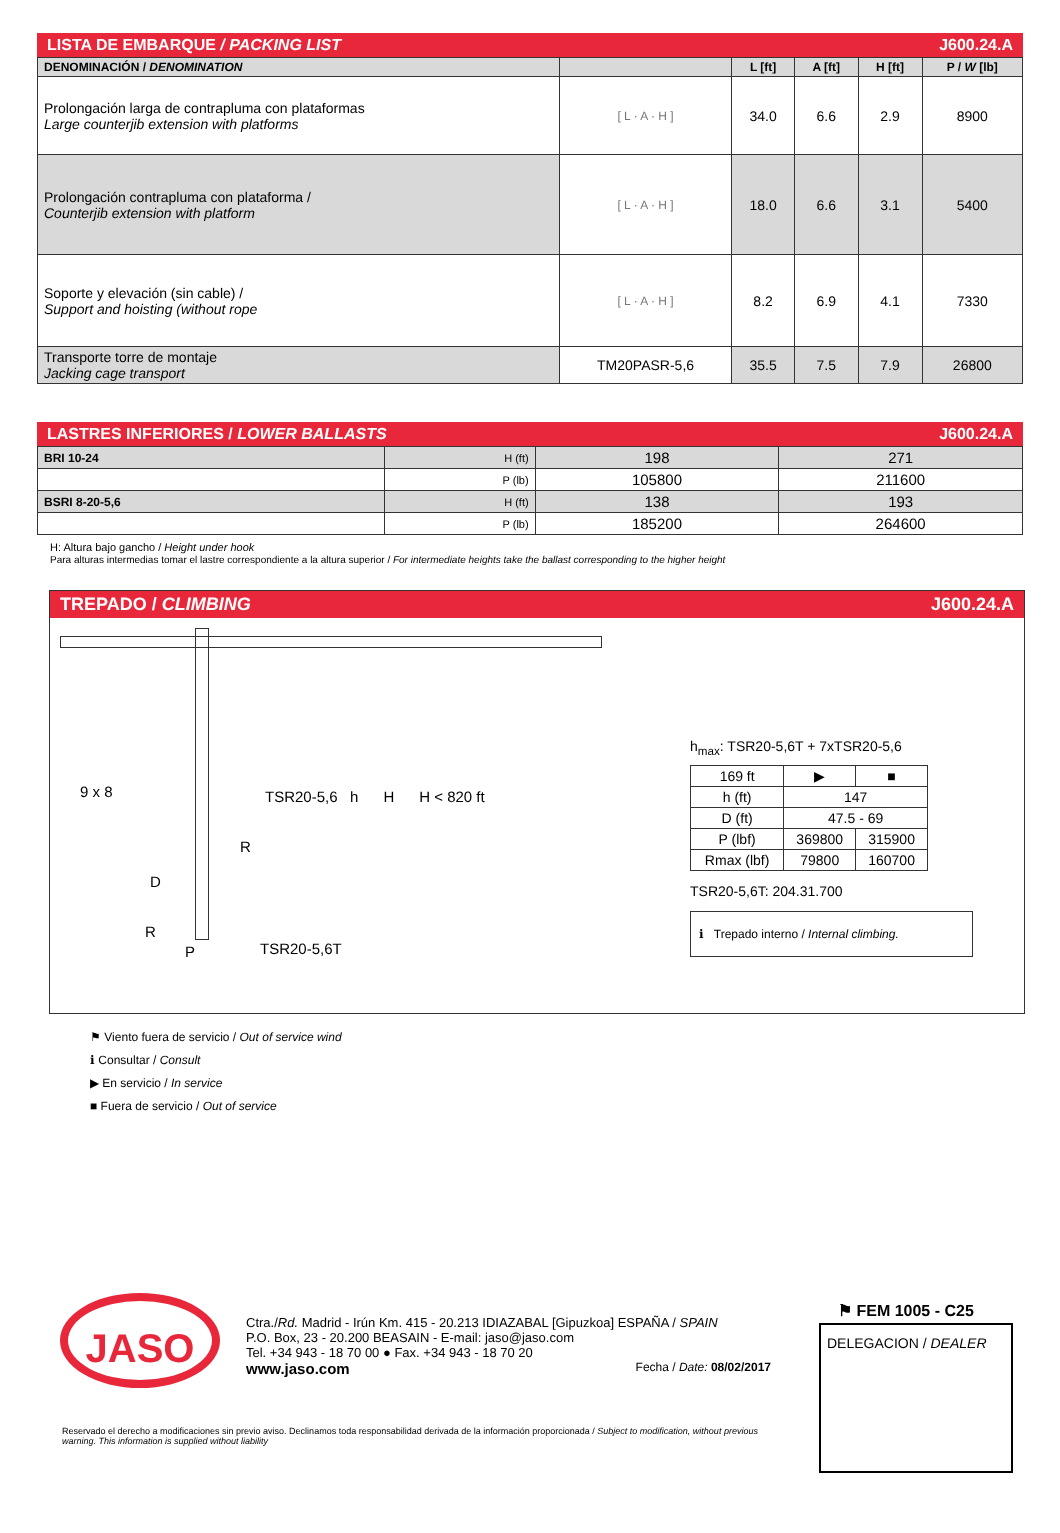LISTA DE EMBARQUE / PACKING LIST J600.24.A
| DENOMINACIÓN / DENOMINATION | | L [ft] | A [ft] | H [ft] | P / W [lb] |
| --- | --- | --- | --- | --- | --- |
| Prolongación larga de contrapluma con plataformas Large counterjib extension with platforms | [ L · A · H ] | 34.0 | 6.6 | 2.9 | 8900 |
| Prolongación contrapluma con plataforma / Counterjib extension with platform | [ L · A · H ] | 18.0 | 6.6 | 3.1 | 5400 |
| Soporte y elevación (sin cable) / Support and hoisting (without rope | [ L · A · H ] | 8.2 | 6.9 | 4.1 | 7330 |
| Transporte torre de montaje Jacking cage transport | TM20PASR-5,6 | 35.5 | 7.5 | 7.9 | 26800 |
LASTRES INFERIORES / LOWER BALLASTS J600.24.A
| BRI 10-24 | H (ft) | 198 | 271 |
| | P (lb) | 105800 | 211600 |
| BSRI 8-20-5,6 | H (ft) | 138 | 193 |
| | P (lb) | 185200 | 264600 |
H: Altura bajo gancho / Height under hook
Para alturas intermedias tomar el lastre correspondiente a la altura superior / For intermediate heights take the ballast corresponding to the higher height
TREPADO / CLIMBING J600.24.A
9 x 8
TSR20-5,6 h H H < 820 ft
R
D
R
P TSR20-5,6T
h<sub>max</sub>: TSR20-5,6T + 7xTSR20-5,6
| 169 ft | ▶ | ■ |
| h (ft) | 147 | |
| D (ft) | 47.5 - 69 | |
| P (lbf) | 369800 | 315900 |
| Rmax (lbf) | 79800 | 160700 |
TSR20-5,6T: 204.31.700
ℹ Trepado interno / Internal climbing.
⚑ Viento fuera de servicio / Out of service wind
ℹ Consultar / Consult
▶ En servicio / In service
■ Fuera de servicio / Out of service
JASO
Ctra./Rd. Madrid - Irún Km. 415 - 20.213 IDIAZABAL [Gipuzkoa] ESPAÑA / SPAIN
P.O. Box, 23 - 20.200 BEASAIN - E-mail: jaso@jaso.com
Tel. +34 943 - 18 70 00 ● Fax. +34 943 - 18 70 20
www.jaso.com Fecha / Date: 08/02/2017
Reservado el derecho a modificaciones sin previo aviso. Declinamos toda responsabilidad derivada de la información proporcionada / Subject to modification, without previous warning. This information is supplied without liability
⚑ FEM 1005 - C25
DELEGACION / DEALER